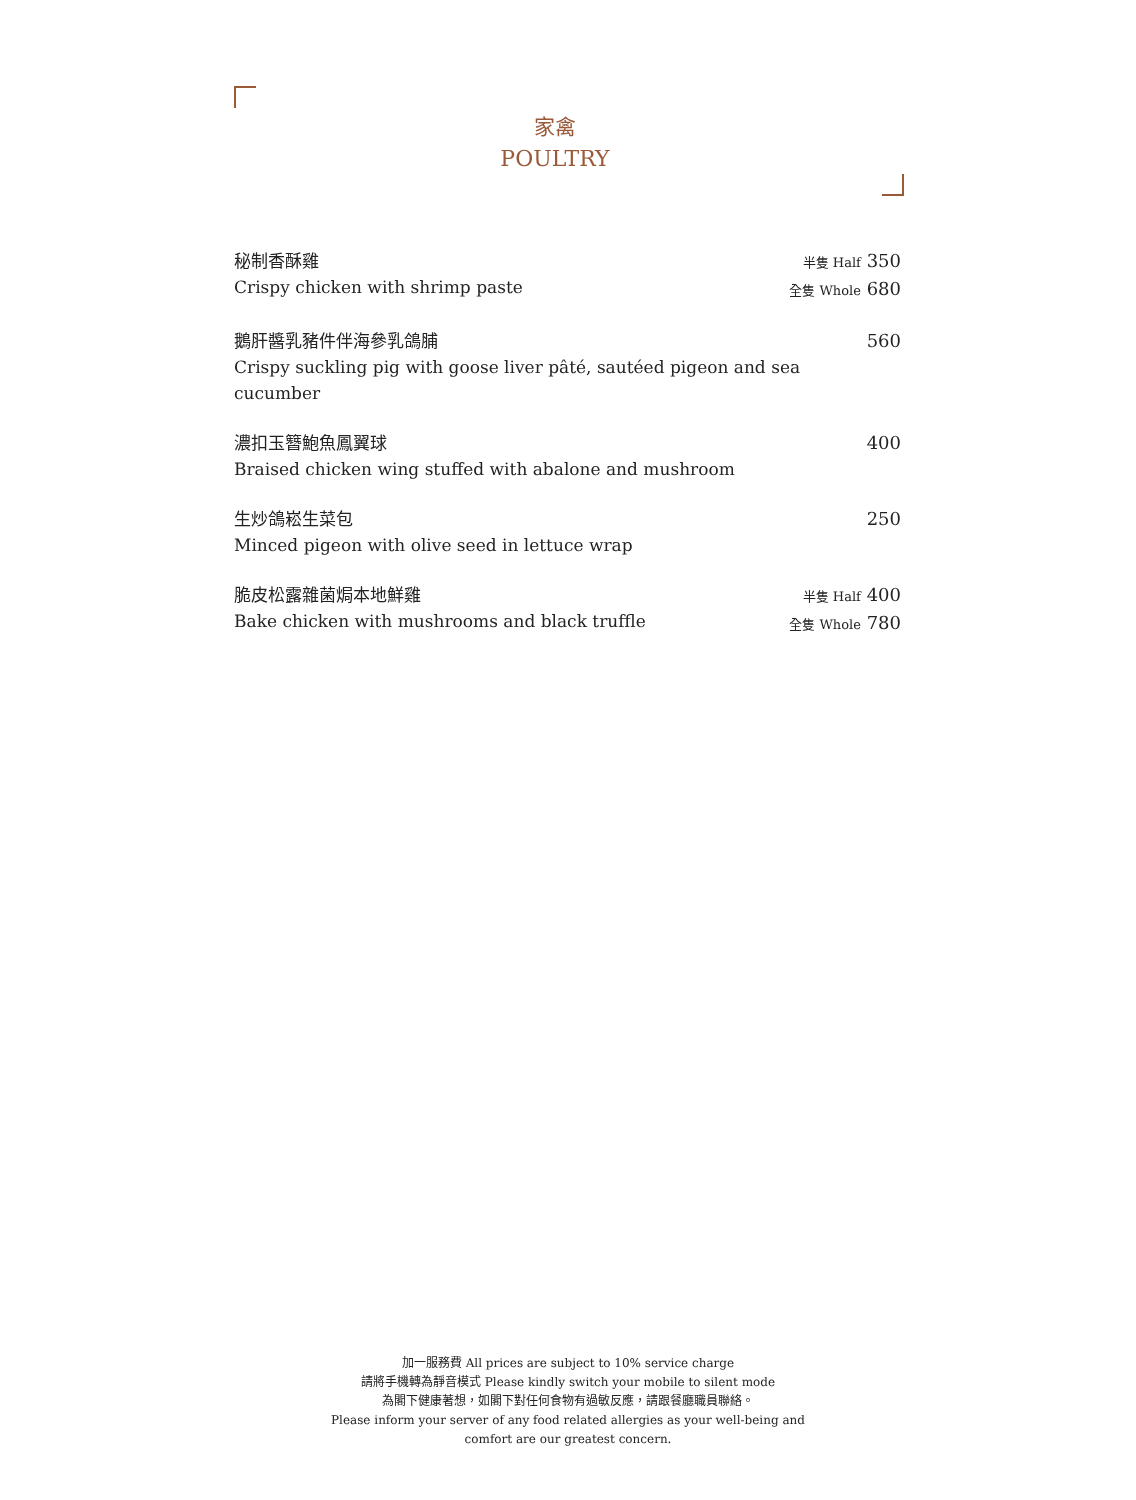家禽
POULTRY
秘制香酥雞
Crispy chicken with shrimp paste
半隻 Half 350
全隻 Whole 680
鵝肝醬乳豬件伴海參乳鴿脯
Crispy suckling pig with goose liver pâté, sautéed pigeon and sea cucumber
560
濃扣玉簪鮑魚鳳翼球
Braised chicken wing stuffed with abalone and mushroom
400
生炒鴿崧生菜包
Minced pigeon with olive seed in lettuce wrap
250
脆皮松露雜菌焗本地鮮雞
Bake chicken with mushrooms and black truffle
半隻 Half 400
全隻 Whole 780
加一服務費 All prices are subject to 10% service charge
請將手機轉為靜音模式 Please kindly switch your mobile to silent mode
為閣下健康著想，如閣下對任何食物有過敏反應，請跟餐廳職員聯絡。
Please inform your server of any food related allergies as your well-being and
comfort are our greatest concern.